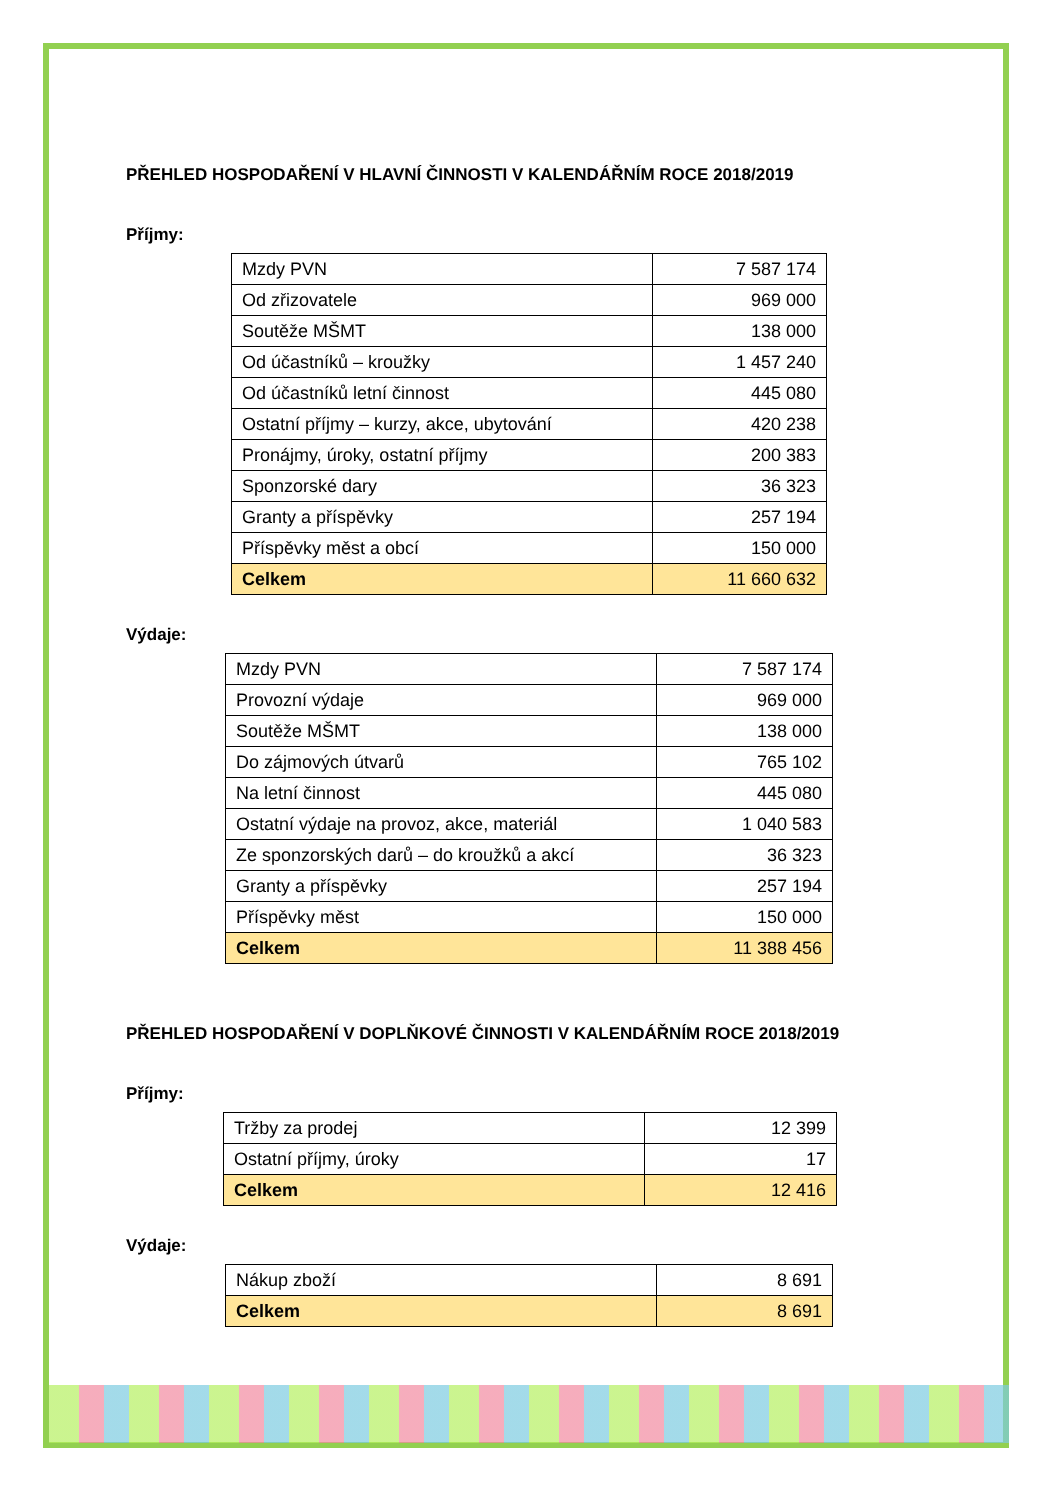PŘEHLED HOSPODAŘENÍ V HLAVNÍ ČINNOSTI V KALENDÁŘNÍM ROCE 2018/2019
Příjmy:
| Mzdy PVN | 7 587 174 |
| Od zřizovatele | 969 000 |
| Soutěže MŠMT | 138 000 |
| Od účastníků – kroužky | 1 457 240 |
| Od účastníků letní činnost | 445 080 |
| Ostatní příjmy – kurzy, akce, ubytování | 420 238 |
| Pronájmy, úroky, ostatní příjmy | 200 383 |
| Sponzorské dary | 36 323 |
| Granty a příspěvky | 257 194 |
| Příspěvky měst a obcí | 150 000 |
| Celkem | 11 660 632 |
Výdaje:
| Mzdy PVN | 7 587 174 |
| Provozní výdaje | 969 000 |
| Soutěže MŠMT | 138 000 |
| Do zájmových útvarů | 765 102 |
| Na letní činnost | 445 080 |
| Ostatní výdaje na provoz, akce, materiál | 1 040 583 |
| Ze sponzorských darů – do kroužků a akcí | 36 323 |
| Granty a příspěvky | 257 194 |
| Příspěvky měst | 150 000 |
| Celkem | 11 388 456 |
PŘEHLED HOSPODAŘENÍ V DOPLŇKOVÉ ČINNOSTI V KALENDÁŘNÍM ROCE 2018/2019
Příjmy:
| Tržby za prodej | 12 399 |
| Ostatní příjmy, úroky | 17 |
| Celkem | 12 416 |
Výdaje:
| Nákup zboží | 8 691 |
| Celkem | 8 691 |